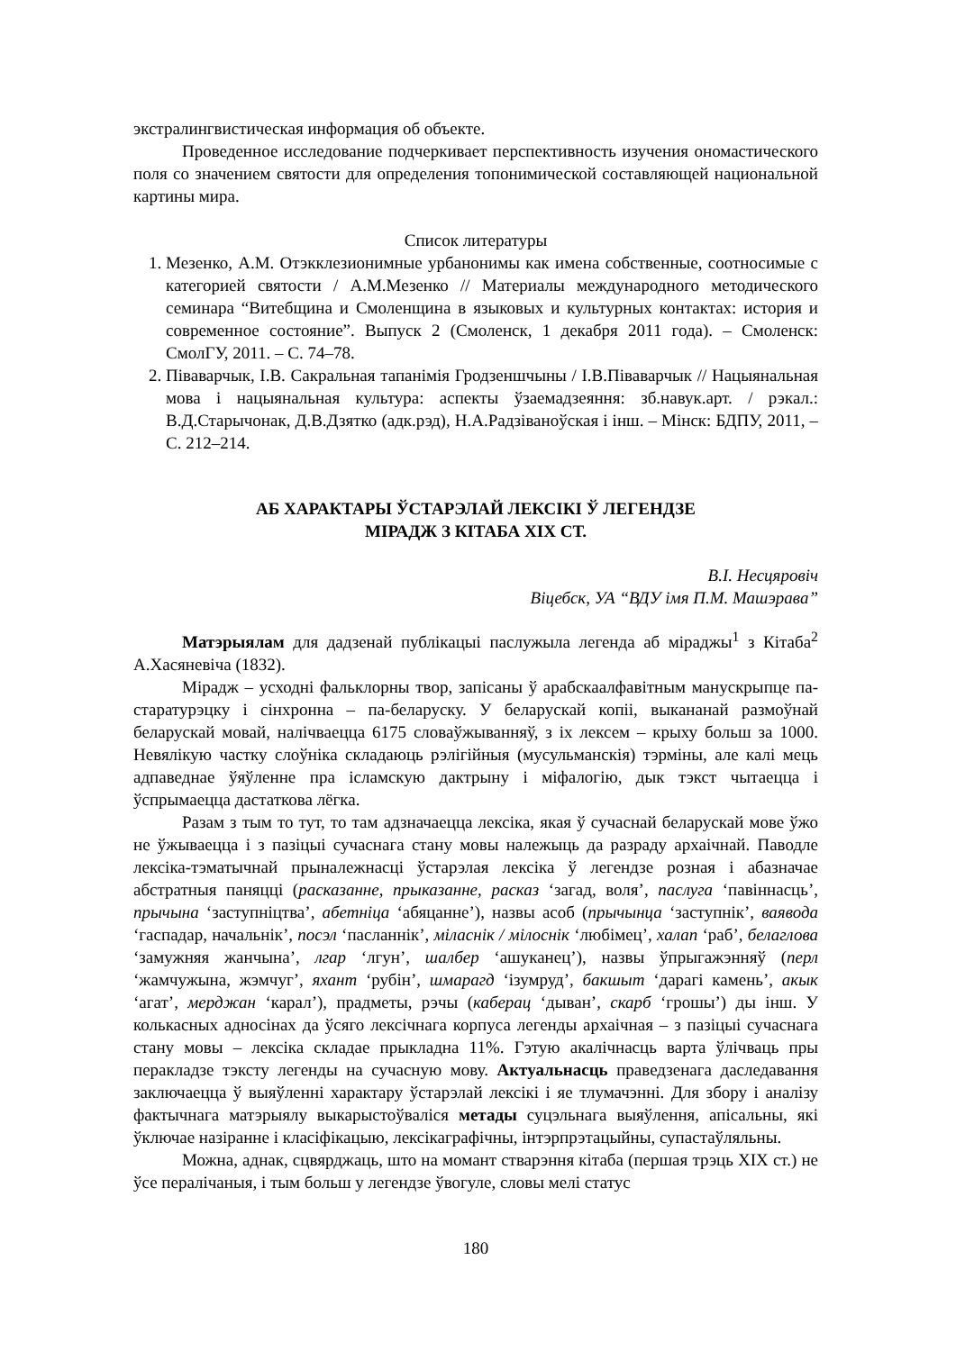экстралингвистическая информация об объекте.
Проведенное исследование подчеркивает перспективность изучения ономастического поля со значением святости для определения топонимической составляющей национальной картины мира.
Список литературы
1. Мезенко, А.М. Отэкклезионимные урбанонимы как имена собственные, соотносимые с категорией святости / А.М.Мезенко // Материалы международного методического семинара “Витебщина и Смоленщина в языковых и культурных контактах: история и современное состояние”. Выпуск 2 (Смоленск, 1 декабря 2011 года). – Смоленск: СмолГУ, 2011. – С. 74–78.
2. Піваварчык, І.В. Сакральная тапанімія Гродзеншчыны / І.В.Піваварчык // Нацыянальная мова і нацыянальная культура: аспекты ўзаемадзеяння: зб.навук.арт. / рэкал.: В.Д.Старычонак, Д.В.Дзятко (адк.рэд), Н.А.Радзіваноўская і інш. – Мінск: БДПУ, 2011, – С. 212–214.
АБ ХАРАКТАРЫ ЎСТАРЭЛАЙ ЛЕКСІКІ Ў ЛЕГЕНДЗЕ
МІРАДЖ З КІТАБА XIX СТ.
В.І. Несцяровіч
Віцебск, УА “ВДУ імя П.М. Машэрава”
Матэрыялам для дадзенай публікацыі паслужыла легенда аб міраджы<sup>1</sup> з Кітаба<sup>2</sup> А.Хасяневіча (1832).
Мірадж – усходні фальклорны твор, запісаны ў арабскаалфавітным манускрыпце па-старатурэцку і сінхронна – па-беларуску. У беларускай копіі, выкананай размоўнай беларускай мовай, налічваецца 6175 словаўжыванняў, з іх лексем – крыху больш за 1000. Невялікую частку слоўніка складаюць рэлігійныя (мусульманскія) тэрміны, але калі мець адпаведнае ўяўленне пра ісламскую дактрыну і міфалогію, дык тэкст чытаецца і ўспрымаецца дастаткова лёгка.
Разам з тым то тут, то там адзначаецца лексіка, якая ў сучаснай беларускай мове ўжо не ўжываецца і з пазіцыі сучаснага стану мовы належыць да разраду архаічнай. Паводле лексіка-тэматычнай прыналежнасці ўстарэлая лексіка ў легендзе розная і абазначае абстратныя паняцці (расказанне, прыказанне, расказ ‘загад, воля’, паслуга ‘павіннасць’, прычына ‘заступніцтва’, абетніца ‘абяцанне’), назвы асоб (прычынца ‘заступнік’, ваявода ‘гаспадар, начальнік’, посэл ‘пасланнік’, міласнік / мілоснік ‘любімец’, халап ‘раб’, белаглова ‘замужняя жанчына’, лгар ‘лгун’, шалбер ‘ашуканец’), назвы ўпрыгажэнняў (перл ‘жамчужына, жэмчуг’, яхант ‘рубін’, шмарагд ‘ізумруд’, бакшыт ‘дарагі камень’, акык ‘агат’, мерджан ‘карал’), прадметы, рэчы (каберац ‘дыван’, скарб ‘грошы’) ды інш. У колькасных адносінах да ўсяго лексічнага корпуса легенды архаічная – з пазіцыі сучаснага стану мовы – лексіка складае прыкладна 11%. Гэтую акалічнасць варта ўлічваць пры перакладзе тэксту легенды на сучасную мову. Актуальнасць праведзенага даследавання заключаецца ў выяўленні характару ўстарэлай лексікі і яе тлумачэнні. Для збору і аналізу фактычнага матэрыялу выкарыстоўваліся метады суцэльнага выяўлення, апісальны, які ўключае назіранне і класіфікацыю, лексікаграфічны, інтэрпрэтацыйны, супастаўляльны.
Можна, аднак, сцвярджаць, што на момант стварэння кітаба (першая трэць XIX ст.) не ўсе пералічаныя, і тым больш у легендзе ўвогуле, словы мелі статус
180